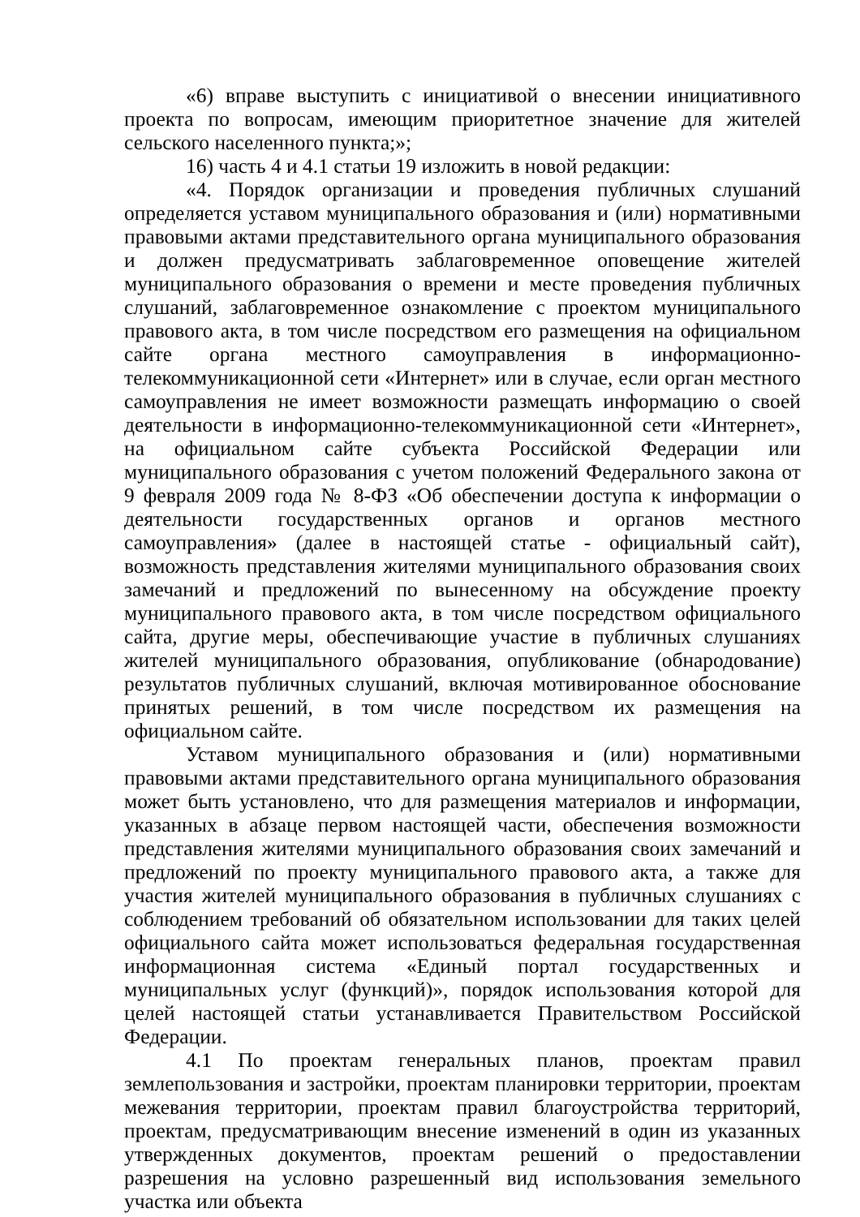«6) вправе выступить с инициативой о внесении инициативного проекта по вопросам, имеющим приоритетное значение для жителей сельского населенного пункта;»;
16) часть 4 и 4.1 статьи 19 изложить в новой редакции:
«4. Порядок организации и проведения публичных слушаний определяется уставом муниципального образования и (или) нормативными правовыми актами представительного органа муниципального образования и должен предусматривать заблаговременное оповещение жителей муниципального образования о времени и месте проведения публичных слушаний, заблаговременное ознакомление с проектом муниципального правового акта, в том числе посредством его размещения на официальном сайте органа местного самоуправления в информационно-телекоммуникационной сети «Интернет» или в случае, если орган местного самоуправления не имеет возможности размещать информацию о своей деятельности в информационно-телекоммуникационной сети «Интернет», на официальном сайте субъекта Российской Федерации или муниципального образования с учетом положений Федерального закона от 9 февраля 2009 года № 8-ФЗ «Об обеспечении доступа к информации о деятельности государственных органов и органов местного самоуправления» (далее в настоящей статье - официальный сайт), возможность представления жителями муниципального образования своих замечаний и предложений по вынесенному на обсуждение проекту муниципального правового акта, в том числе посредством официального сайта, другие меры, обеспечивающие участие в публичных слушаниях жителей муниципального образования, опубликование (обнародование) результатов публичных слушаний, включая мотивированное обоснование принятых решений, в том числе посредством их размещения на официальном сайте.
Уставом муниципального образования и (или) нормативными правовыми актами представительного органа муниципального образования может быть установлено, что для размещения материалов и информации, указанных в абзаце первом настоящей части, обеспечения возможности представления жителями муниципального образования своих замечаний и предложений по проекту муниципального правового акта, а также для участия жителей муниципального образования в публичных слушаниях с соблюдением требований об обязательном использовании для таких целей официального сайта может использоваться федеральная государственная информационная система «Единый портал государственных и муниципальных услуг (функций)», порядок использования которой для целей настоящей статьи устанавливается Правительством Российской Федерации.
4.1 По проектам генеральных планов, проектам правил землепользования и застройки, проектам планировки территории, проектам межевания территории, проектам правил благоустройства территорий, проектам, предусматривающим внесение изменений в один из указанных утвержденных документов, проектам решений о предоставлении разрешения на условно разрешенный вид использования земельного участка или объекта